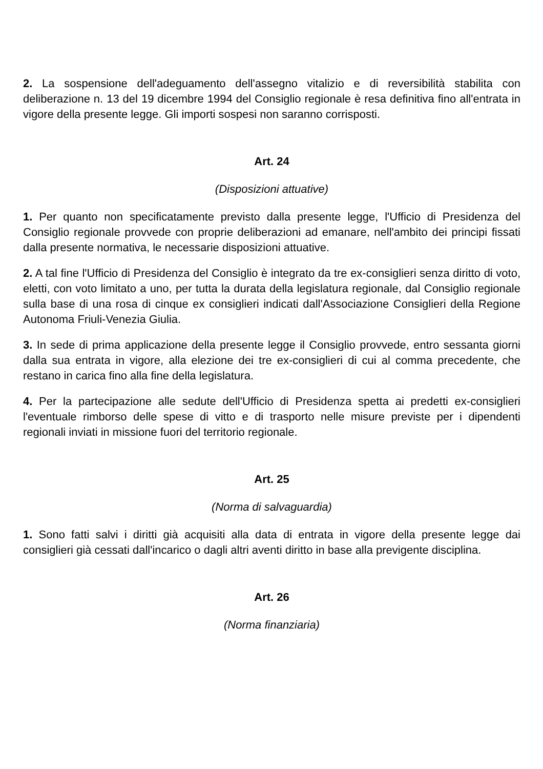2. La sospensione dell'adeguamento dell'assegno vitalizio e di reversibilità stabilita con deliberazione n. 13 del 19 dicembre 1994 del Consiglio regionale è resa definitiva fino all'entrata in vigore della presente legge. Gli importi sospesi non saranno corrisposti.
Art. 24
(Disposizioni attuative)
1. Per quanto non specificatamente previsto dalla presente legge, l'Ufficio di Presidenza del Consiglio regionale provvede con proprie deliberazioni ad emanare, nell'ambito dei principi fissati dalla presente normativa, le necessarie disposizioni attuative.
2. A tal fine l'Ufficio di Presidenza del Consiglio è integrato da tre ex-consiglieri senza diritto di voto, eletti, con voto limitato a uno, per tutta la durata della legislatura regionale, dal Consiglio regionale sulla base di una rosa di cinque ex consiglieri indicati dall'Associazione Consiglieri della Regione Autonoma Friuli-Venezia Giulia.
3. In sede di prima applicazione della presente legge il Consiglio provvede, entro sessanta giorni dalla sua entrata in vigore, alla elezione dei tre ex-consiglieri di cui al comma precedente, che restano in carica fino alla fine della legislatura.
4. Per la partecipazione alle sedute dell'Ufficio di Presidenza spetta ai predetti ex-consiglieri l'eventuale rimborso delle spese di vitto e di trasporto nelle misure previste per i dipendenti regionali inviati in missione fuori del territorio regionale.
Art. 25
(Norma di salvaguardia)
1. Sono fatti salvi i diritti già acquisiti alla data di entrata in vigore della presente legge dai consiglieri già cessati dall'incarico o dagli altri aventi diritto in base alla previgente disciplina.
Art. 26
(Norma finanziaria)